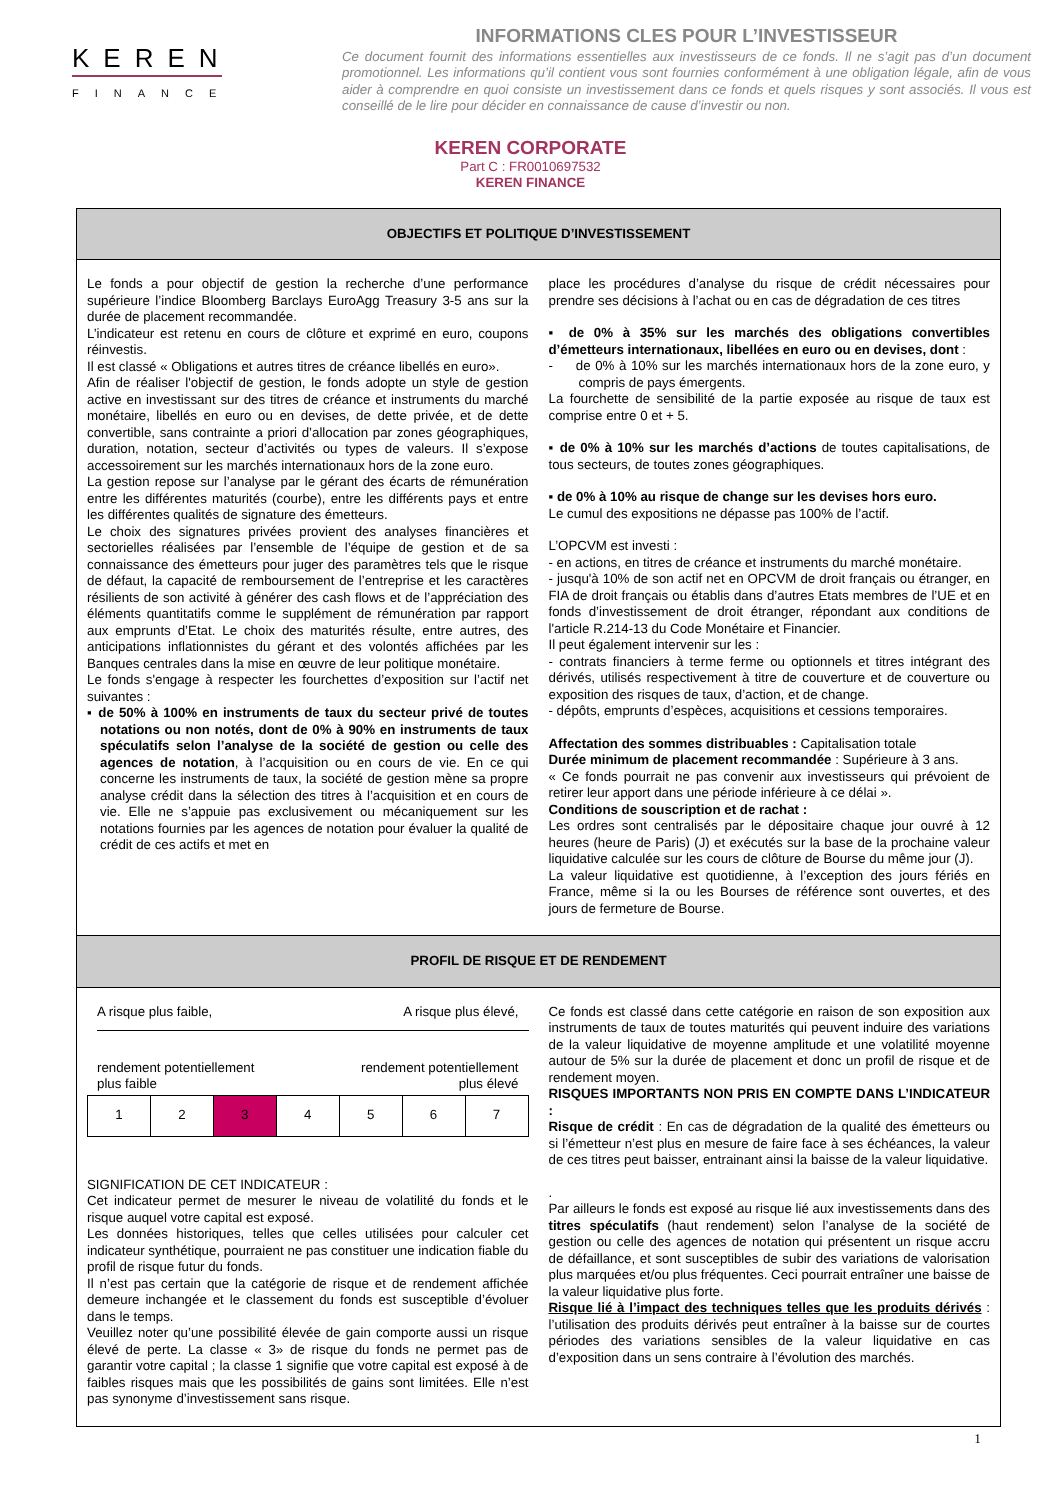KEREN
FINANCE
INFORMATIONS CLES POUR L’INVESTISSEUR
Ce document fournit des informations essentielles aux investisseurs de ce fonds. Il ne s’agit pas d’un document promotionnel. Les informations qu’il contient vous sont fournies conformément à une obligation légale, afin de vous aider à comprendre en quoi consiste un investissement dans ce fonds et quels risques y sont associés. Il vous est conseillé de le lire pour décider en connaissance de cause d’investir ou non.
KEREN CORPORATE
Part C : FR0010697532
KEREN FINANCE
OBJECTIFS ET POLITIQUE D’INVESTISSEMENT
Le fonds a pour objectif de gestion la recherche d’une performance supérieure l’indice Bloomberg Barclays EuroAgg Treasury 3-5 ans sur la durée de placement recommandée.
L’indicateur est retenu en cours de clôture et exprimé en euro, coupons réinvestis.
Il est classé « Obligations et autres titres de créance libellés en euro».
Afin de réaliser l'objectif de gestion, le fonds adopte un style de gestion active en investissant sur des titres de créance et instruments du marché monétaire, libellés en euro ou en devises, de dette privée, et de dette convertible, sans contrainte a priori d’allocation par zones géographiques, duration, notation, secteur d’activités ou types de valeurs. Il s’expose accessoirement sur les marchés internationaux hors de la zone euro.
La gestion repose sur l’analyse par le gérant des écarts de rémunération entre les différentes maturités (courbe), entre les différents pays et entre les différentes qualités de signature des émetteurs.
Le choix des signatures privées provient des analyses financières et sectorielles réalisées par l’ensemble de l’équipe de gestion et de sa connaissance des émetteurs pour juger des paramètres tels que le risque de défaut, la capacité de remboursement de l’entreprise et les caractères résilients de son activité à générer des cash flows et de l’appréciation des éléments quantitatifs comme le supplément de rémunération par rapport aux emprunts d’Etat. Le choix des maturités résulte, entre autres, des anticipations inflationnistes du gérant et des volontés affichées par les Banques centrales dans la mise en œuvre de leur politique monétaire.
Le fonds s'engage à respecter les fourchettes d’exposition sur l’actif net suivantes :
▪ de 50% à 100% en instruments de taux du secteur privé de toutes notations ou non notés, dont de 0% à 90% en instruments de taux spéculatifs selon l’analyse de la société de gestion ou celle des agences de notation, à l’acquisition ou en cours de vie. En ce qui concerne les instruments de taux, la société de gestion mène sa propre analyse crédit dans la sélection des titres à l’acquisition et en cours de vie. Elle ne s’appuie pas exclusivement ou mécaniquement sur les notations fournies par les agences de notation pour évaluer la qualité de crédit de ces actifs et met en
place les procédures d’analyse du risque de crédit nécessaires pour prendre ses décisions à l’achat ou en cas de dégradation de ces titres
▪ de 0% à 35% sur les marchés des obligations convertibles d’émetteurs internationaux, libellées en euro ou en devises, dont :
- de 0% à 10% sur les marchés internationaux hors de la zone euro, y compris de pays émergents.
La fourchette de sensibilité de la partie exposée au risque de taux est comprise entre 0 et + 5.
▪ de 0% à 10% sur les marchés d’actions de toutes capitalisations, de tous secteurs, de toutes zones géographiques.
▪ de 0% à 10% au risque de change sur les devises hors euro.
Le cumul des expositions ne dépasse pas 100% de l’actif.
L’OPCVM est investi :
- en actions, en titres de créance et instruments du marché monétaire.
- jusqu'à 10% de son actif net en OPCVM de droit français ou étranger, en FIA de droit français ou établis dans d’autres Etats membres de l’UE et en fonds d’investissement de droit étranger, répondant aux conditions de l'article R.214-13 du Code Monétaire et Financier.
Il peut également intervenir sur les :
- contrats financiers à terme ferme ou optionnels et titres intégrant des dérivés, utilisés respectivement à titre de couverture et de couverture ou exposition des risques de taux, d’action, et de change.
- dépôts, emprunts d’espèces, acquisitions et cessions temporaires.
Affectation des sommes distribuables : Capitalisation totale
Durée minimum de placement recommandée : Supérieure à 3 ans.
« Ce fonds pourrait ne pas convenir aux investisseurs qui prévoient de retirer leur apport dans une période inférieure à ce délai ».
Conditions de souscription et de rachat :
Les ordres sont centralisés par le dépositaire chaque jour ouvré à 12 heures (heure de Paris) (J) et exécutés sur la base de la prochaine valeur liquidative calculée sur les cours de clôture de Bourse du même jour (J).
La valeur liquidative est quotidienne, à l’exception des jours fériés en France, même si la ou les Bourses de référence sont ouvertes, et des jours de fermeture de Bourse.
PROFIL DE RISQUE ET DE RENDEMENT
A risque plus faible, A risque plus élevé,
rendement potentiellement
plus faible rendement potentiellement
plus élevé
| 1 | 2 | 3 | 4 | 5 | 6 | 7 |
SIGNIFICATION DE CET INDICATEUR :
Cet indicateur permet de mesurer le niveau de volatilité du fonds et le risque auquel votre capital est exposé.
Les données historiques, telles que celles utilisées pour calculer cet indicateur synthétique, pourraient ne pas constituer une indication fiable du profil de risque futur du fonds.
Il n’est pas certain que la catégorie de risque et de rendement affichée demeure inchangée et le classement du fonds est susceptible d’évoluer dans le temps.
Veuillez noter qu’une possibilité élevée de gain comporte aussi un risque élevé de perte. La classe « 3» de risque du fonds ne permet pas de garantir votre capital ; la classe 1 signifie que votre capital est exposé à de faibles risques mais que les possibilités de gains sont limitées. Elle n’est pas synonyme d’investissement sans risque.
Ce fonds est classé dans cette catégorie en raison de son exposition aux instruments de taux de toutes maturités qui peuvent induire des variations de la valeur liquidative de moyenne amplitude et une volatilité moyenne autour de 5% sur la durée de placement et donc un profil de risque et de rendement moyen.
RISQUES IMPORTANTS NON PRIS EN COMPTE DANS L’INDICATEUR :
Risque de crédit : En cas de dégradation de la qualité des émetteurs ou si l’émetteur n’est plus en mesure de faire face à ses échéances, la valeur de ces titres peut baisser, entrainant ainsi la baisse de la valeur liquidative.
.
Par ailleurs le fonds est exposé au risque lié aux investissements dans des titres spéculatifs (haut rendement) selon l’analyse de la société de gestion ou celle des agences de notation qui présentent un risque accru de défaillance, et sont susceptibles de subir des variations de valorisation plus marquées et/ou plus fréquentes. Ceci pourrait entraîner une baisse de la valeur liquidative plus forte.
Risque lié à l’impact des techniques telles que les produits dérivés : l’utilisation des produits dérivés peut entraîner à la baisse sur de courtes périodes des variations sensibles de la valeur liquidative en cas d’exposition dans un sens contraire à l’évolution des marchés.
1